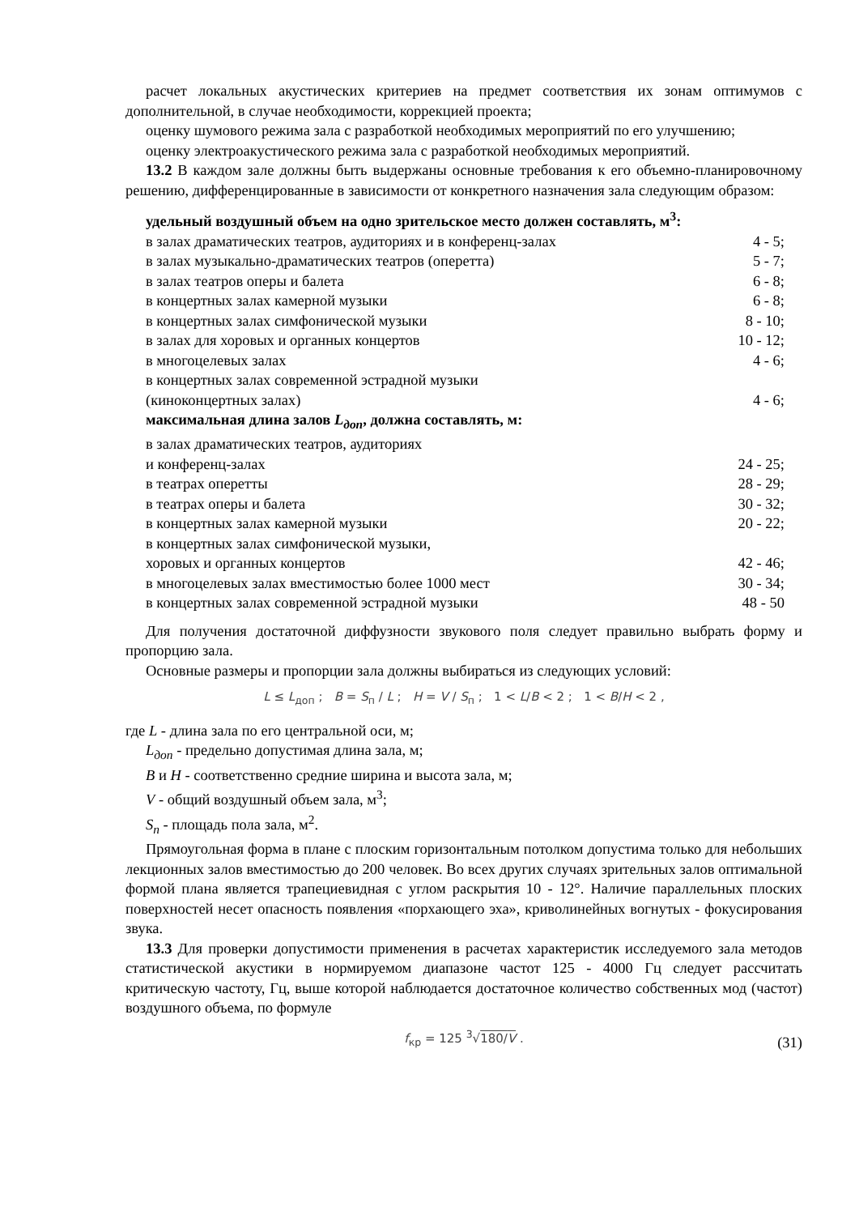расчет локальных акустических критериев на предмет соответствия их зонам оптимумов с дополнительной, в случае необходимости, коррекцией проекта;
оценку шумового режима зала с разработкой необходимых мероприятий по его улучшению;
оценку электроакустического режима зала с разработкой необходимых мероприятий.
13.2 В каждом зале должны быть выдержаны основные требования к его объемно-планировочному решению, дифференцированные в зависимости от конкретного назначения зала следующим образом:
удельный воздушный объем на одно зрительское место должен составлять, м<sup>3</sup>:
в залах драматических театров, аудиториях и в конференц-залах 4 - 5;
в залах музыкально-драматических театров (оперетта) 5 - 7;
в залах театров оперы и балета 6 - 8;
в концертных залах камерной музыки 6 - 8;
в концертных залах симфонической музыки 8 - 10;
в залах для хоровых и органных концертов 10 - 12;
в многоцелевых залах 4 - 6;
в концертных залах современной эстрадной музыки
(киноконцертных залах) 4 - 6;
максимальная длина залов L<sub>доп</sub>, должна составлять, м:
в залах драматических театров, аудиториях
и конференц-залах 24 - 25;
в театрах оперетты 28 - 29;
в театрах оперы и балета 30 - 32;
в концертных залах камерной музыки 20 - 22;
в концертных залах симфонической музыки,
хоровых и органных концертов 42 - 46;
в многоцелевых залах вместимостью более 1000 мест 30 - 34;
в концертных залах современной эстрадной музыки 48 - 50
Для получения достаточной диффузности звукового поля следует правильно выбрать форму и пропорцию зала.
Основные размеры и пропорции зала должны выбираться из следующих условий:
L ≤ L<sub>доп</sub> ; B = S<sub>п</sub> / L ; H = V / S<sub>п</sub> ; 1 < L/B < 2 ; 1 < B/H < 2 ,
где L - длина зала по его центральной оси, м;
L<sub>доп</sub> - предельно допустимая длина зала, м;
B и H - соответственно средние ширина и высота зала, м;
V - общий воздушный объем зала, м<sup>3</sup>;
S<sub>n</sub> - площадь пола зала, м<sup>2</sup>.
Прямоугольная форма в плане с плоским горизонтальным потолком допустима только для небольших лекционных залов вместимостью до 200 человек. Во всех других случаях зрительных залов оптимальной формой плана является трапециевидная с углом раскрытия 10 - 12°. Наличие параллельных плоских поверхностей несет опасность появления «порхающего эха», криволинейных вогнутых - фокусирования звука.
13.3 Для проверки допустимости применения в расчетах характеристик исследуемого зала методов статистической акустики в нормируемом диапазоне частот 125 - 4000 Гц следует рассчитать критическую частоту, Гц, выше которой наблюдается достаточное количество собственных мод (частот) воздушного объема, по формуле
f<sub>кр</sub> = 125 <sup>3</sup>√180/V . (31)